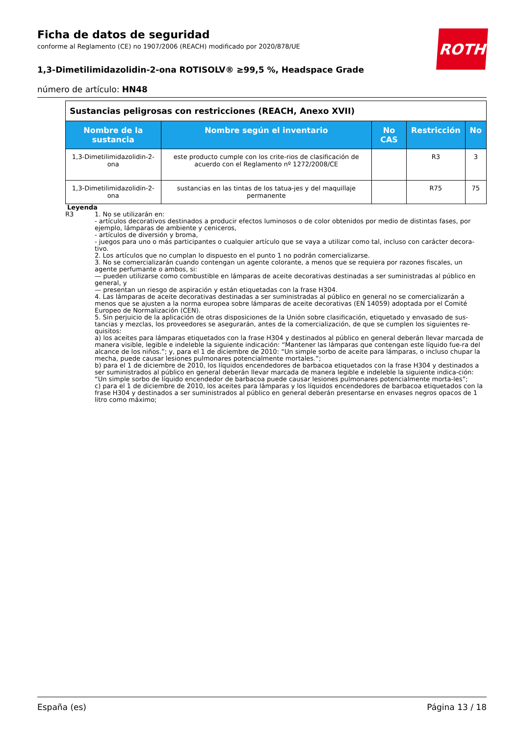ROTH
Ficha de datos de seguridad
conforme al Reglamento (CE) no 1907/2006 (REACH) modificado por 2020/878/UE
1,3-Dimetilimidazolidin-2-ona ROTISOLV® ≥99,5 %, Headspace Grade
número de artículo: HN48
| Sustancias peligrosas con restricciones (REACH, Anexo XVII) | | | | |
| --- | --- | --- | --- | --- |
| Nombre de la sustancia | Nombre según el inventario | No CAS | Restricción | No |
| 1,3-Dimetilimidazolidin-2-ona | este producto cumple con los crite-rios de clasificación de acuerdo con el Reglamento nº 1272/2008/CE | | R3 | 3 |
| 1,3-Dimetilimidazolidin-2-ona | sustancias en las tintas de los tatua-jes y del maquillaje permanente | | R75 | 75 |
Leyenda
R3 1. No se utilizarán en:
- artículos decorativos destinados a producir efectos luminosos o de color obtenidos por medio de distintas fases, por ejemplo, lámparas de ambiente y ceniceros,
- artículos de diversión y broma,
- juegos para uno o más participantes o cualquier artículo que se vaya a utilizar como tal, incluso con carácter decora-tivo.
2. Los artículos que no cumplan lo dispuesto en el punto 1 no podrán comercializarse.
3. No se comercializarán cuando contengan un agente colorante, a menos que se requiera por razones fiscales, un agente perfumante o ambos, si:
— pueden utilizarse como combustible en lámparas de aceite decorativas destinadas a ser suministradas al público en general, y
— presentan un riesgo de aspiración y están etiquetadas con la frase H304.
4. Las lámparas de aceite decorativas destinadas a ser suministradas al público en general no se comercializarán a menos que se ajusten a la norma europea sobre lámparas de aceite decorativas (EN 14059) adoptada por el Comité Europeo de Normalización (CEN).
5. Sin perjuicio de la aplicación de otras disposiciones de la Unión sobre clasificación, etiquetado y envasado de sus-tancias y mezclas, los proveedores se asegurarán, antes de la comercialización, de que se cumplen los siguientes re-quisitos:
a) los aceites para lámparas etiquetados con la frase H304 y destinados al público en general deberán llevar marcada de manera visible, legible e indeleble la siguiente indicación: “Mantener las lámparas que contengan este líquido fue-ra del alcance de los niños.”; y, para el 1 de diciembre de 2010: “Un simple sorbo de aceite para lámparas, o incluso chupar la mecha, puede causar lesiones pulmonares potencialmente mortales.”;
b) para el 1 de diciembre de 2010, los líquidos encendedores de barbacoa etiquetados con la frase H304 y destinados a ser suministrados al público en general deberán llevar marcada de manera legible e indeleble la siguiente indica-ción: “Un simple sorbo de líquido encendedor de barbacoa puede causar lesiones pulmonares potencialmente morta-les”;
c) para el 1 de diciembre de 2010, los aceites para lámparas y los líquidos encendedores de barbacoa etiquetados con la frase H304 y destinados a ser suministrados al público en general deberán presentarse en envases negros opacos de 1 litro como máximo;
España (es) Página 13 / 18